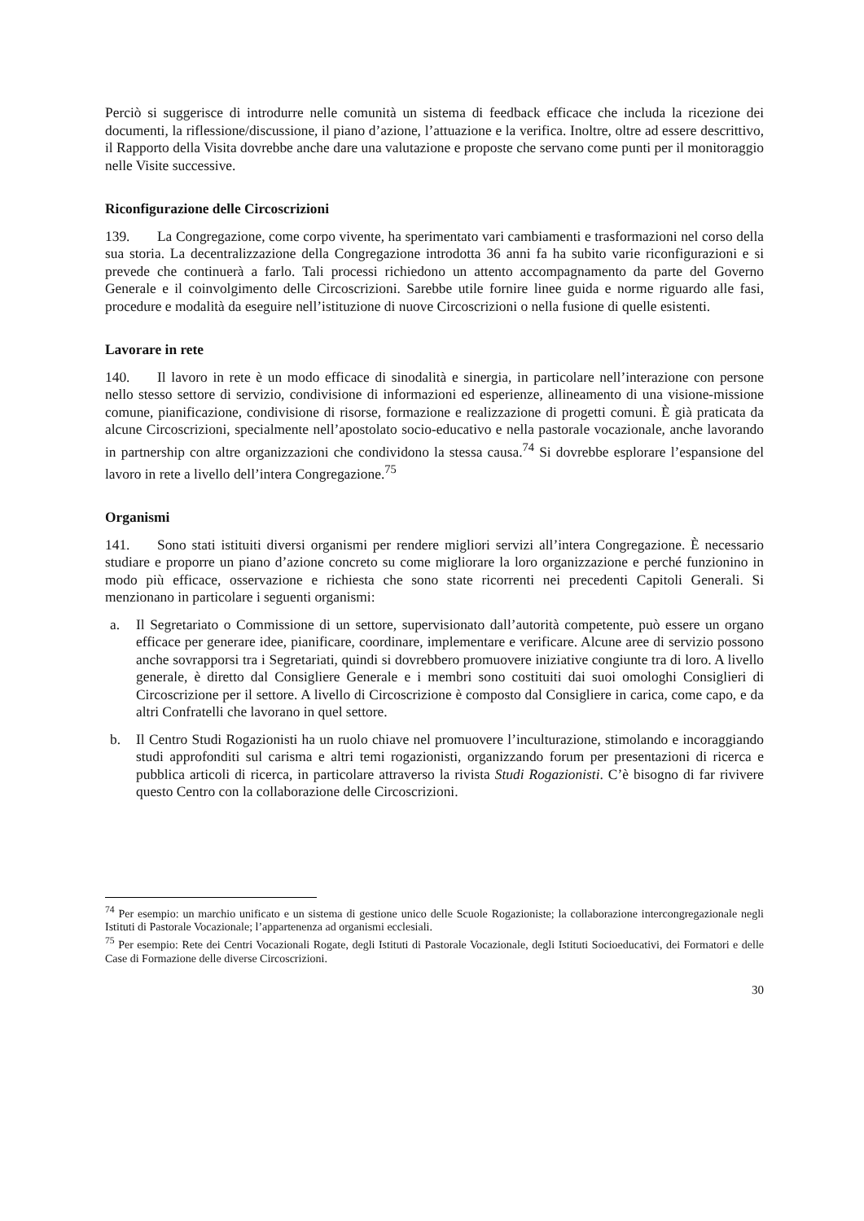Perciò si suggerisce di introdurre nelle comunità un sistema di feedback efficace che includa la ricezione dei documenti, la riflessione/discussione, il piano d’azione, l’attuazione e la verifica. Inoltre, oltre ad essere descrittivo, il Rapporto della Visita dovrebbe anche dare una valutazione e proposte che servano come punti per il monitoraggio nelle Visite successive.
Riconfigurazione delle Circoscrizioni
139. La Congregazione, come corpo vivente, ha sperimentato vari cambiamenti e trasformazioni nel corso della sua storia. La decentralizzazione della Congregazione introdotta 36 anni fa ha subito varie riconfigurazioni e si prevede che continuerà a farlo. Tali processi richiedono un attento accompagnamento da parte del Governo Generale e il coinvolgimento delle Circoscrizioni. Sarebbe utile fornire linee guida e norme riguardo alle fasi, procedure e modalità da eseguire nell’istituzione di nuove Circoscrizioni o nella fusione di quelle esistenti.
Lavorare in rete
140. Il lavoro in rete è un modo efficace di sinodalità e sinergia, in particolare nell’interazione con persone nello stesso settore di servizio, condivisione di informazioni ed esperienze, allineamento di una visione-missione comune, pianificazione, condivisione di risorse, formazione e realizzazione di progetti comuni. È già praticata da alcune Circoscrizioni, specialmente nell’apostolato socio-educativo e nella pastorale vocazionale, anche lavorando in partnership con altre organizzazioni che condividono la stessa causa.<sup>74</sup> Si dovrebbe esplorare l’espansione del lavoro in rete a livello dell’intera Congregazione.<sup>75</sup>
Organismi
141. Sono stati istituiti diversi organismi per rendere migliori servizi all’intera Congregazione. È necessario studiare e proporre un piano d’azione concreto su come migliorare la loro organizzazione e perché funzionino in modo più efficace, osservazione e richiesta che sono state ricorrenti nei precedenti Capitoli Generali. Si menzionano in particolare i seguenti organismi:
a. Il Segretariato o Commissione di un settore, supervisionato dall’autorità competente, può essere un organo efficace per generare idee, pianificare, coordinare, implementare e verificare. Alcune aree di servizio possono anche sovrapporsi tra i Segretariati, quindi si dovrebbero promuovere iniziative congiunte tra di loro. A livello generale, è diretto dal Consigliere Generale e i membri sono costituiti dai suoi omologhi Consiglieri di Circoscrizione per il settore. A livello di Circoscrizione è composto dal Consigliere in carica, come capo, e da altri Confratelli che lavorano in quel settore.
b. Il Centro Studi Rogazionisti ha un ruolo chiave nel promuovere l’inculturazione, stimolando e incoraggiando studi approfonditi sul carisma e altri temi rogazionisti, organizzando forum per presentazioni di ricerca e pubblica articoli di ricerca, in particolare attraverso la rivista Studi Rogazionisti. C’è bisogno di far rivivere questo Centro con la collaborazione delle Circoscrizioni.
<sup>74</sup> Per esempio: un marchio unificato e un sistema di gestione unico delle Scuole Rogazioniste; la collaborazione intercongregazionale negli Istituti di Pastorale Vocazionale; l’appartenenza ad organismi ecclesiali.
<sup>75</sup> Per esempio: Rete dei Centri Vocazionali Rogate, degli Istituti di Pastorale Vocazionale, degli Istituti Socioeducativi, dei Formatori e delle Case di Formazione delle diverse Circoscrizioni.
30